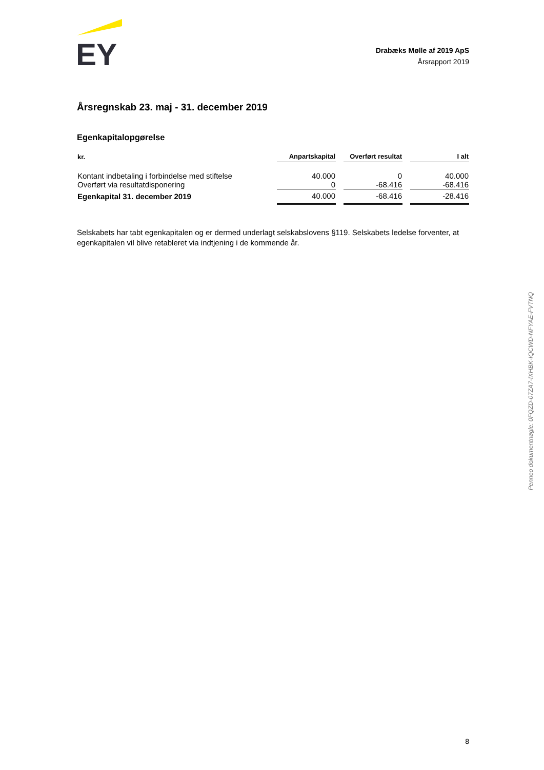EY
Drabæks Mølle af 2019 ApS
Årsrapport 2019
Årsregnskab 23. maj - 31. december 2019
Egenkapitalopgørelse
| kr. | Anpartskapital | Overført resultat | I alt |
| --- | --- | --- | --- |
| Kontant indbetaling i forbindelse med stiftelse | 40.000 | 0 | 40.000 |
| Overført via resultatdisponering | 0 | -68.416 | -68.416 |
| Egenkapital 31. december 2019 | 40.000 | -68.416 | -28.416 |
Selskabets har tabt egenkapitalen og er dermed underlagt selskabslovens §119. Selskabets ledelse forventer, at egenkapitalen vil blive retableret via indtjening i de kommende år.
Penneo dokumentnøgle: 0FQZD-07ZA7-IXHBK-IQCWD-NFYAE-FVTNQ
8